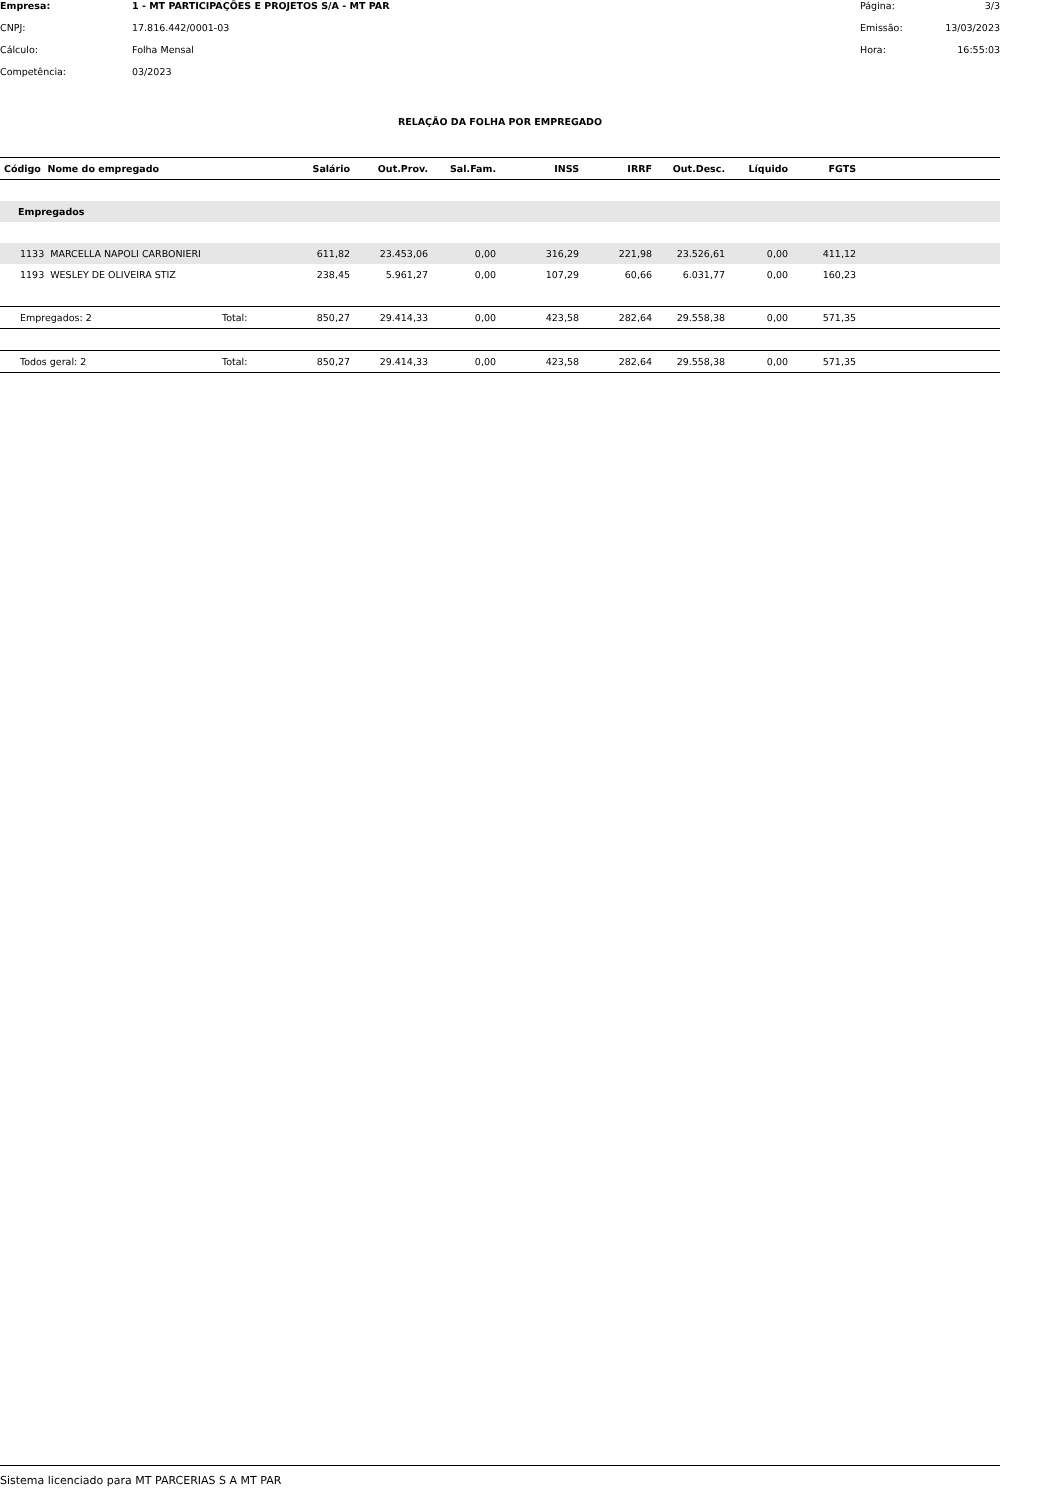| Empresa: | 1 - MT PARTICIPAÇÕES E PROJETOS S/A - MT PAR | Página: | 3/3 |
| CNPJ: | 17.816.442/0001-03 | Emissão: | 13/03/2023 |
| Cálculo: | Folha Mensal | Hora: | 16:55:03 |
| Competência: | 03/2023 | | |
RELAÇÃO DA FOLHA POR EMPREGADO
| Código Nome do empregado | | Salário | Out.Prov. | Sal.Fam. | INSS | IRRF | Out.Desc. | Líquido | FGTS | |
| --- | --- | --- | --- | --- | --- | --- | --- | --- | --- | --- |
| Empregados | | | | | | | | | | |
| 1133 MARCELLA NAPOLI CARBONIERI | | 611,82 | 23.453,06 | 0,00 | 316,29 | 221,98 | 23.526,61 | 0,00 | 411,12 | |
| 1193 WESLEY DE OLIVEIRA STIZ | | 238,45 | 5.961,27 | 0,00 | 107,29 | 60,66 | 6.031,77 | 0,00 | 160,23 | |
| Empregados: 2 | Total: | 850,27 | 29.414,33 | 0,00 | 423,58 | 282,64 | 29.558,38 | 0,00 | 571,35 | |
| Todos geral: 2 | Total: | 850,27 | 29.414,33 | 0,00 | 423,58 | 282,64 | 29.558,38 | 0,00 | 571,35 | |
Sistema licenciado para MT PARCERIAS S A MT PAR